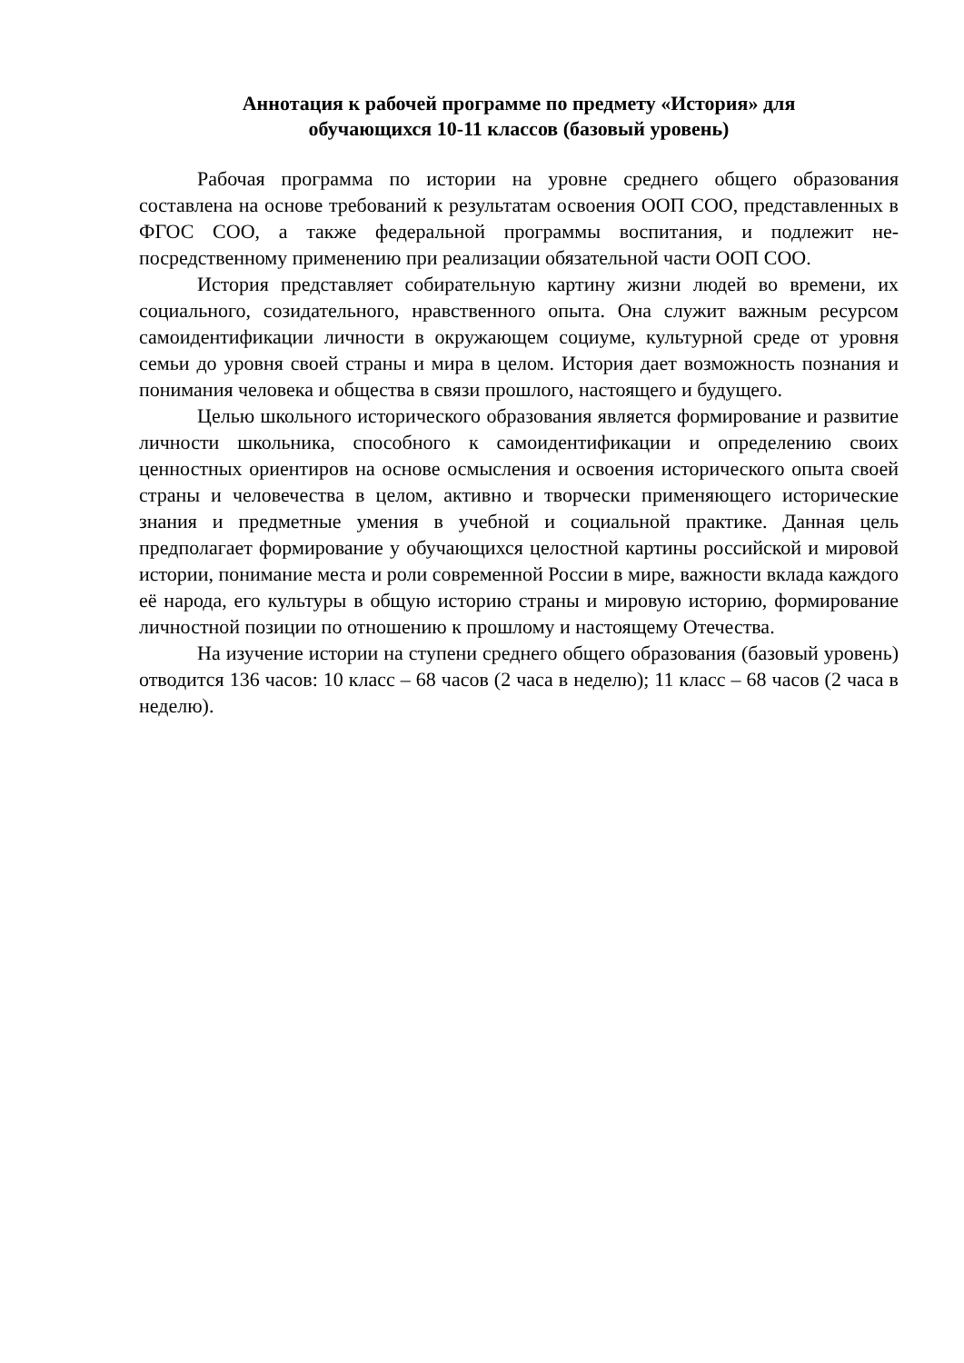Аннотация к рабочей программе по предмету «История» для
обучающихся 10-11 классов (базовый уровень)
Рабочая программа по истории на уровне среднего общего образования составлена на основе требований к результатам освоения ООП СОО, представленных в ФГОС СОО, а также федеральной программы воспитания, и подлежит не- посредственному применению при реализации обязательной части ООП СОО.
История представляет собирательную картину жизни людей во времени, их социального, созидательного, нравственного опыта. Она служит важным ресурсом самоидентификации личности в окружающем социуме, культурной среде от уровня семьи до уровня своей страны и мира в целом. История дает возможность познания и понимания человека и общества в связи прошлого, настоящего и будущего.
Целью школьного исторического образования является формирование и развитие личности школьника, способного к самоидентификации и определению своих ценностных ориентиров на основе осмысления и освоения исторического опыта своей страны и человечества в целом, активно и творчески применяющего исторические знания и предметные умения в учебной и социальной практике. Данная цель предполагает формирование у обучающихся целостной картины российской и мировой истории, понимание места и роли современной России в мире, важности вклада каждого её народа, его культуры в общую историю страны и мировую историю, формирование личностной позиции по отношению к прошлому и настоящему Отечества.
На изучение истории на ступени среднего общего образования (базовый уровень) отводится 136 часов: 10 класс – 68 часов (2 часа в неделю); 11 класс – 68 часов (2 часа в неделю).